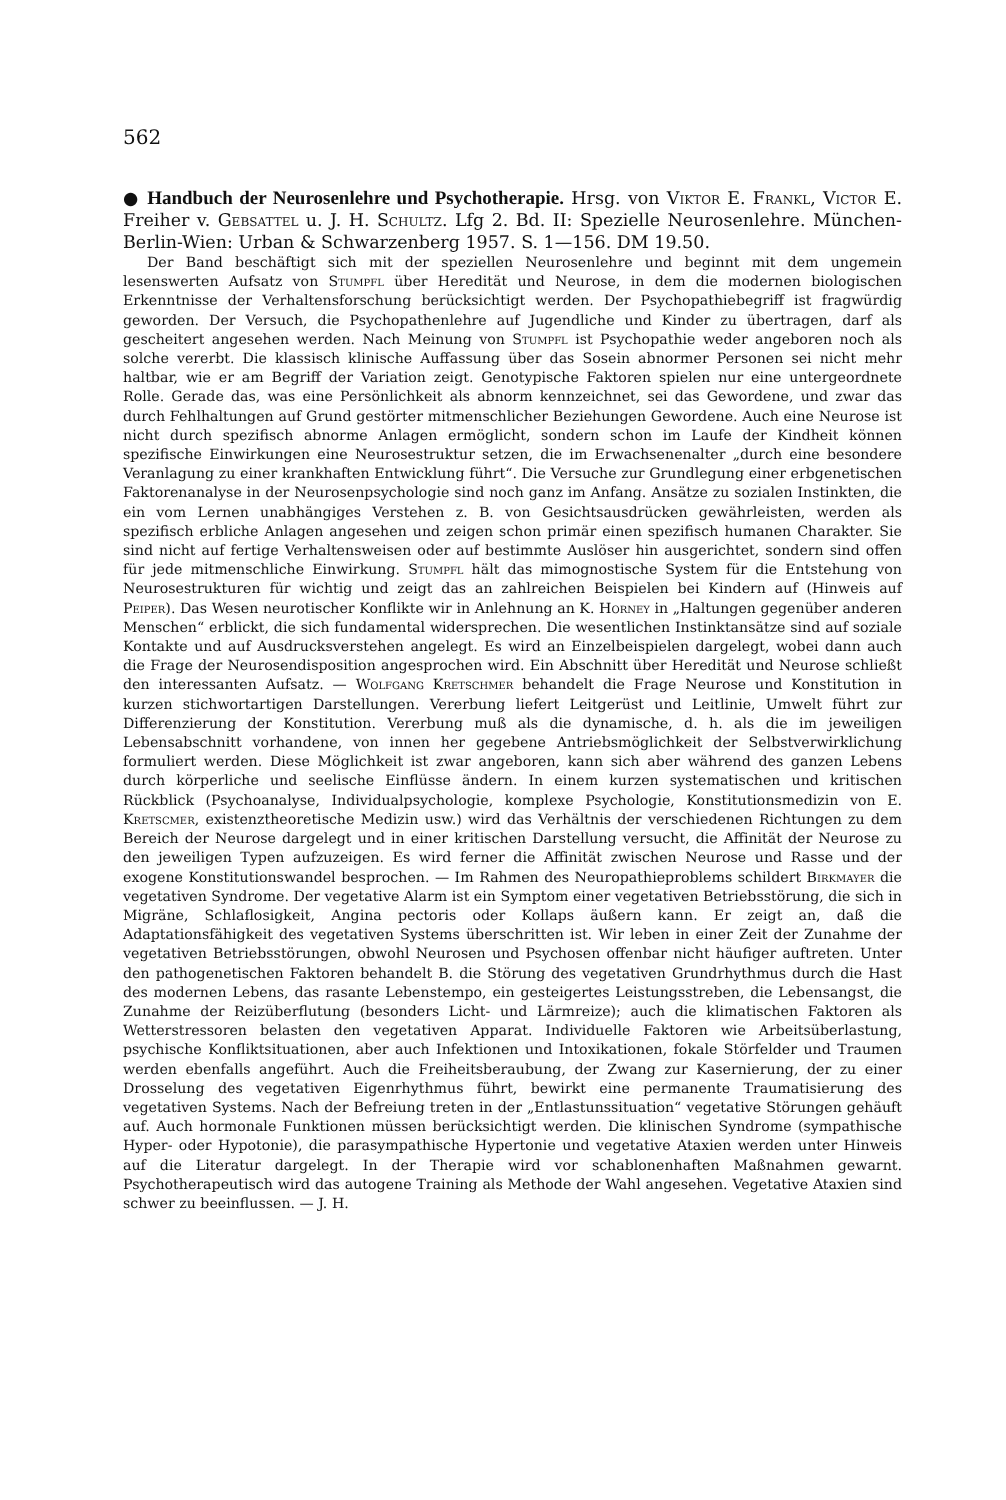562
● Handbuch der Neurosenlehre und Psychotherapie. Hrsg. von Viktor E. Frankl, Victor E. Freiher v. Gebsattel u. J. H. Schultz. Lfg 2. Bd. II: Spezielle Neurosenlehre. München-Berlin-Wien: Urban & Schwarzenberg 1957. S. 1—156. DM 19.50.
Der Band beschäftigt sich mit der speziellen Neurosenlehre und beginnt mit dem ungemein lesenswerten Aufsatz von Stumpfl über Heredität und Neurose, in dem die modernen biologischen Erkenntnisse der Verhaltensforschung berücksichtigt werden. Der Psychopathiebegriff ist fragwürdig geworden. Der Versuch, die Psychopathenlehre auf Jugendliche und Kinder zu übertragen, darf als gescheitert angesehen werden. Nach Meinung von Stumpfl ist Psychopathie weder angeboren noch als solche vererbt. Die klassisch klinische Auffassung über das Sosein abnormer Personen sei nicht mehr haltbar, wie er am Begriff der Variation zeigt. Genotypische Faktoren spielen nur eine untergeordnete Rolle. Gerade das, was eine Persönlichkeit als abnorm kennzeichnet, sei das Gewordene, und zwar das durch Fehlhaltungen auf Grund gestörter mitmenschlicher Beziehungen Gewordene. Auch eine Neurose ist nicht durch spezifisch abnorme Anlagen ermöglicht, sondern schon im Laufe der Kindheit können spezifische Einwirkungen eine Neurosestruktur setzen, die im Erwachsenenalter „durch eine besondere Veranlagung zu einer krankhaften Entwicklung führt“. Die Versuche zur Grundlegung einer erbgenetischen Faktorenanalyse in der Neurosenpsychologie sind noch ganz im Anfang. Ansätze zu sozialen Instinkten, die ein vom Lernen unabhängiges Verstehen z. B. von Gesichtsausdrücken gewährleisten, werden als spezifisch erbliche Anlagen angesehen und zeigen schon primär einen spezifisch humanen Charakter. Sie sind nicht auf fertige Verhaltensweisen oder auf bestimmte Auslöser hin ausgerichtet, sondern sind offen für jede mitmenschliche Einwirkung. Stumpfl hält das mimognostische System für die Entstehung von Neurosestrukturen für wichtig und zeigt das an zahlreichen Beispielen bei Kindern auf (Hinweis auf Peiper). Das Wesen neurotischer Konflikte wir in Anlehnung an K. Horney in „Haltungen gegenüber anderen Menschen“ erblickt, die sich fundamental widersprechen. Die wesentlichen Instinktansätze sind auf soziale Kontakte und auf Ausdrucksverstehen angelegt. Es wird an Einzelbeispielen dargelegt, wobei dann auch die Frage der Neurosendisposition angesprochen wird. Ein Abschnitt über Heredität und Neurose schließt den interessanten Aufsatz. — Wolfgang Kretschmer behandelt die Frage Neurose und Konstitution in kurzen stichwortartigen Darstellungen. Vererbung liefert Leitgerüst und Leitlinie, Umwelt führt zur Differenzierung der Konstitution. Vererbung muß als die dynamische, d. h. als die im jeweiligen Lebensabschnitt vorhandene, von innen her gegebene Antriebsmöglichkeit der Selbstverwirklichung formuliert werden. Diese Möglichkeit ist zwar angeboren, kann sich aber während des ganzen Lebens durch körperliche und seelische Einflüsse ändern. In einem kurzen systematischen und kritischen Rückblick (Psychoanalyse, Individualpsychologie, komplexe Psychologie, Konstitutionsmedizin von E. Kretscmer, existenztheoretische Medizin usw.) wird das Verhältnis der verschiedenen Richtungen zu dem Bereich der Neurose dargelegt und in einer kritischen Darstellung versucht, die Affinität der Neurose zu den jeweiligen Typen aufzuzeigen. Es wird ferner die Affinität zwischen Neurose und Rasse und der exogene Konstitutionswandel besprochen. — Im Rahmen des Neuropathieproblems schildert Birkmayer die vegetativen Syndrome. Der vegetative Alarm ist ein Symptom einer vegetativen Betriebsstörung, die sich in Migräne, Schlaflosigkeit, Angina pectoris oder Kollaps äußern kann. Er zeigt an, daß die Adaptationsfähigkeit des vegetativen Systems überschritten ist. Wir leben in einer Zeit der Zunahme der vegetativen Betriebsstörungen, obwohl Neurosen und Psychosen offenbar nicht häufiger auftreten. Unter den pathogenetischen Faktoren behandelt B. die Störung des vegetativen Grundrhythmus durch die Hast des modernen Lebens, das rasante Lebenstempo, ein gesteigertes Leistungsstreben, die Lebensangst, die Zunahme der Reizüberflutung (besonders Licht- und Lärmreize); auch die klimatischen Faktoren als Wetterstressoren belasten den vegetativen Apparat. Individuelle Faktoren wie Arbeitsüberlastung, psychische Konfliktsituationen, aber auch Infektionen und Intoxikationen, fokale Störfelder und Traumen werden ebenfalls angeführt. Auch die Freiheitsberaubung, der Zwang zur Kasernierung, der zu einer Drosselung des vegetativen Eigenrhythmus führt, bewirkt eine permanente Traumatisierung des vegetativen Systems. Nach der Befreiung treten in der „Entlastunssituation“ vegetative Störungen gehäuft auf. Auch hormonale Funktionen müssen berücksichtigt werden. Die klinischen Syndrome (sympathische Hyper- oder Hypotonie), die parasympathische Hypertonie und vegetative Ataxien werden unter Hinweis auf die Literatur dargelegt. In der Therapie wird vor schablonenhaften Maßnahmen gewarnt. Psychotherapeutisch wird das autogene Training als Methode der Wahl angesehen. Vegetative Ataxien sind schwer zu beeinflussen. — J. H.